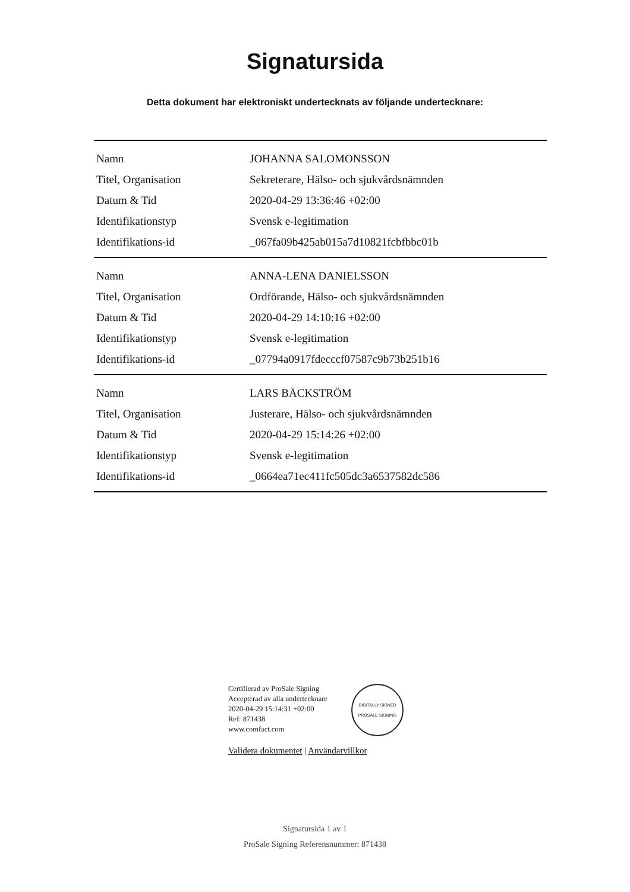Signatursida
Detta dokument har elektroniskt undertecknats av följande undertecknare:
| Namn | JOHANNA SALOMONSSON |
| Titel, Organisation | Sekreterare, Hälso- och sjukvårdsnämnden |
| Datum & Tid | 2020-04-29 13:36:46 +02:00 |
| Identifikationstyp | Svensk e-legitimation |
| Identifikations-id | _067fa09b425ab015a7d10821fcbfbbc01b |
| Namn | ANNA-LENA DANIELSSON |
| Titel, Organisation | Ordförande, Hälso- och sjukvårdsnämnden |
| Datum & Tid | 2020-04-29 14:10:16 +02:00 |
| Identifikationstyp | Svensk e-legitimation |
| Identifikations-id | _07794a0917fdecccf07587c9b73b251b16 |
| Namn | LARS BÄCKSTRÖM |
| Titel, Organisation | Justerare, Hälso- och sjukvårdsnämnden |
| Datum & Tid | 2020-04-29 15:14:26 +02:00 |
| Identifikationstyp | Svensk e-legitimation |
| Identifikations-id | _0664ea71ec411fc505dc3a6537582dc586 |
Certifierad av ProSale Signing
Accepterad av alla undertecknare
2020-04-29 15:14:31 +02:00
Ref: 871438
www.comfact.com
DIGITALLY SIGNED
PROSALE SIGNING
Validera dokumentet | Användarvillkor
Signatursida 1 av 1
ProSale Signing Referensnummer: 871438